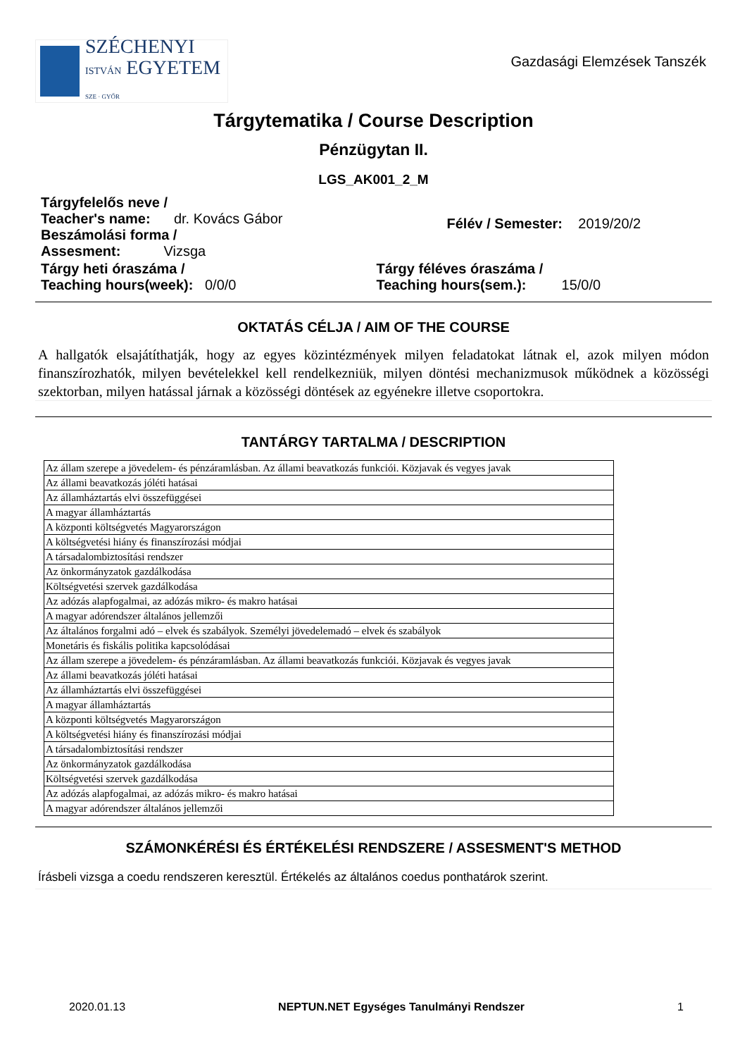SZÉCHENYI
ISTVÁN EGYETEM
SZE · GYŐR
Gazdasági Elemzések Tanszék
Tárgytematika / Course Description
Pénzügytan II.
LGS_AK001_2_M
Tárgyfelelős neve /
Teacher's name: dr. Kovács Gábor
Beszámolási forma /
Assesment: Vizsga
Félév / Semester: 2019/20/2
Tárgy heti óraszáma /
Teaching hours(week): 0/0/0
Tárgy féléves óraszáma /
Teaching hours(sem.): 15/0/0
OKTATÁS CÉLJA / AIM OF THE COURSE
A hallgatók elsajátíthatják, hogy az egyes közintézmények milyen feladatokat látnak el, azok milyen módon finanszírozhatók, milyen bevételekkel kell rendelkezniük, milyen döntési mechanizmusok működnek a közösségi szektorban, milyen hatással járnak a közösségi döntések az egyénekre illetve csoportokra.
TANTÁRGY TARTALMA / DESCRIPTION
| Az állam szerepe a jövedelem- és pénzáramlásban. Az állami beavatkozás funkciói. Közjavak és vegyes javak |
| Az állami beavatkozás jóléti hatásai |
| Az államháztartás elvi összefüggései |
| A magyar államháztartás |
| A központi költségvetés Magyarországon |
| A költségvetési hiány és finanszírozási módjai |
| A társadalombiztosítási rendszer |
| Az önkormányzatok gazdálkodása |
| Költségvetési szervek gazdálkodása |
| Az adózás alapfogalmai, az adózás mikro- és makro hatásai |
| A magyar adórendszer általános jellemzői |
| Az általános forgalmi adó – elvek és szabályok. Személyi jövedelemadó – elvek és szabályok |
| Monetáris és fiskális politika kapcsolódásai |
| Az állam szerepe a jövedelem- és pénzáramlásban. Az állami beavatkozás funkciói. Közjavak és vegyes javak |
| Az állami beavatkozás jóléti hatásai |
| Az államháztartás elvi összefüggései |
| A magyar államháztartás |
| A központi költségvetés Magyarországon |
| A költségvetési hiány és finanszírozási módjai |
| A társadalombiztosítási rendszer |
| Az önkormányzatok gazdálkodása |
| Költségvetési szervek gazdálkodása |
| Az adózás alapfogalmai, az adózás mikro- és makro hatásai |
| A magyar adórendszer általános jellemzői |
SZÁMONKÉRÉSI ÉS ÉRTÉKELÉSI RENDSZERE / ASSESMENT'S METHOD
Írásbeli vizsga a coedu rendszeren keresztül. Értékelés az általános coedus ponthatárok szerint.
2020.01.13 NEPTUN.NET Egységes Tanulmányi Rendszer 1